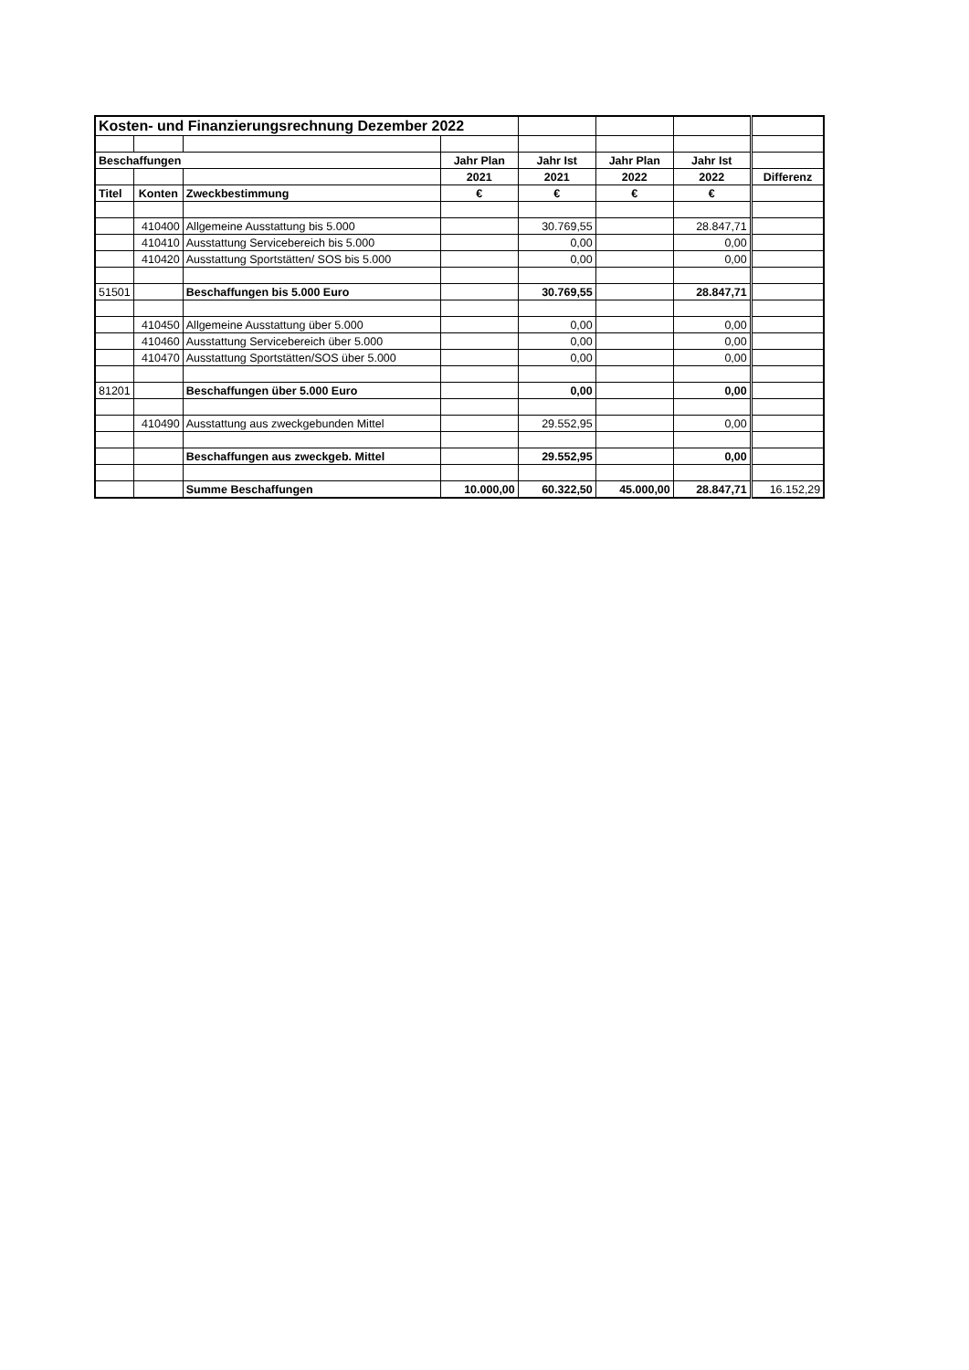| Kosten- und Finanzierungsrechnung Dezember 2022 | | | | | | | |
| Beschaffungen | | | Jahr Plan | Jahr Ist | Jahr Plan | Jahr Ist | |
| | | | 2021 | 2021 | 2022 | 2022 | Differenz |
| Titel | Konten | Zweckbestimmung | € | € | € | € | |
| | 410400 | Allgemeine Ausstattung bis 5.000 | | 30.769,55 | | 28.847,71 | |
| | 410410 | Ausstattung Servicebereich bis 5.000 | | 0,00 | | 0,00 | |
| | 410420 | Ausstattung Sportstätten/ SOS bis 5.000 | | 0,00 | | 0,00 | |
| 51501 | | Beschaffungen bis 5.000 Euro | | 30.769,55 | | 28.847,71 | |
| | 410450 | Allgemeine Ausstattung über 5.000 | | 0,00 | | 0,00 | |
| | 410460 | Ausstattung Servicebereich über 5.000 | | 0,00 | | 0,00 | |
| | 410470 | Ausstattung Sportstätten/SOS über 5.000 | | 0,00 | | 0,00 | |
| 81201 | | Beschaffungen über 5.000 Euro | | 0,00 | | 0,00 | |
| | 410490 | Ausstattung aus zweckgebunden Mittel | | 29.552,95 | | 0,00 | |
| | | Beschaffungen aus zweckgeb. Mittel | | 29.552,95 | | 0,00 | |
| | | Summe Beschaffungen | 10.000,00 | 60.322,50 | 45.000,00 | 28.847,71 | 16.152,29 |